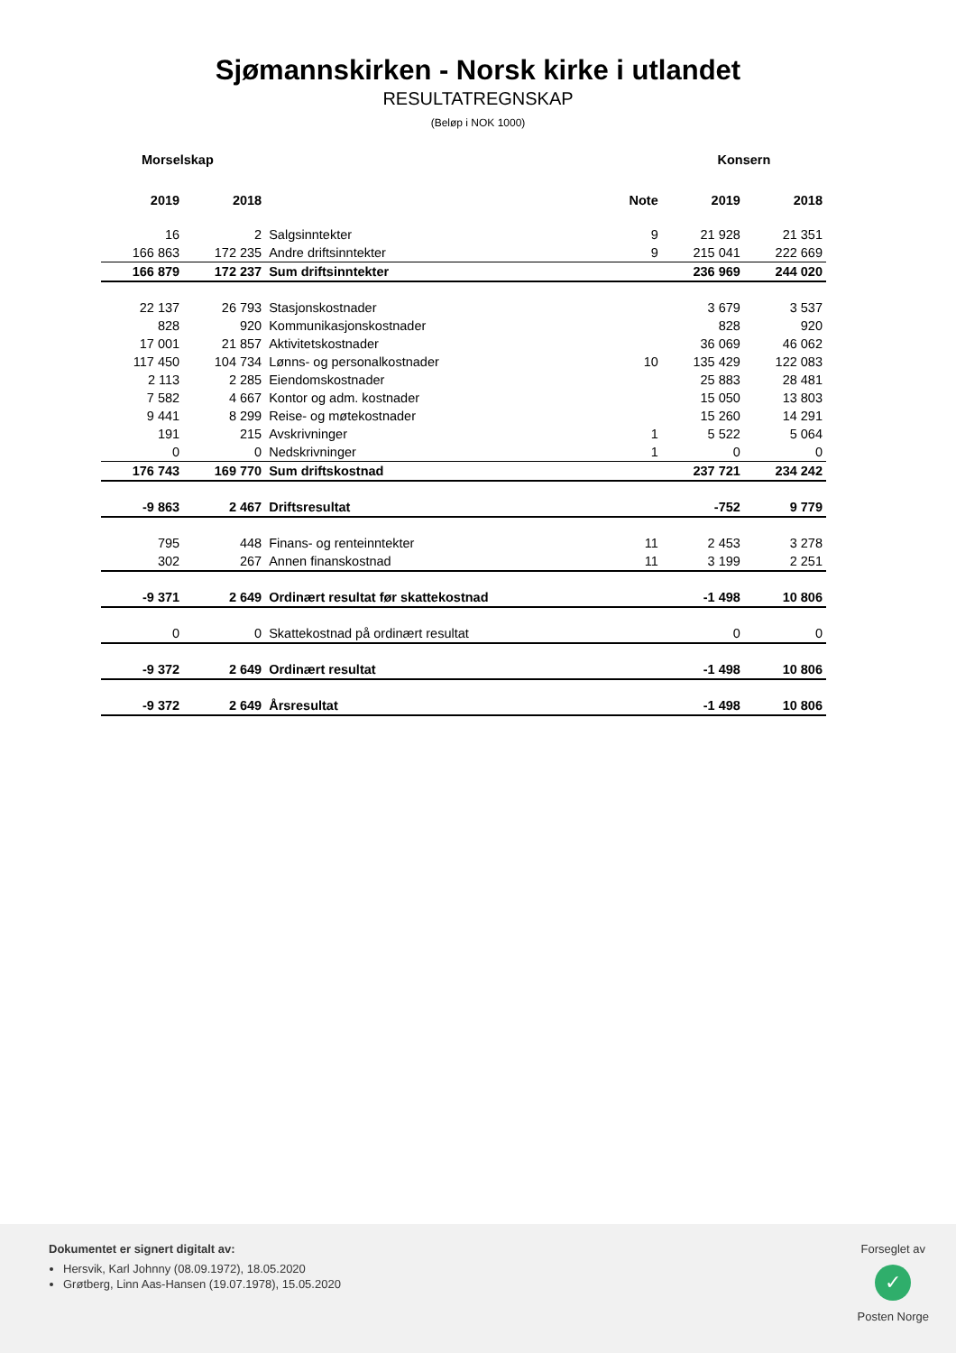Sjømannskirken - Norsk kirke i utlandet
RESULTATREGNSKAP
(Beløp i NOK 1000)
| Morselskap | | | | Konsern | |
| --- | --- | --- | --- | --- | --- |
| 2019 | 2018 | | Note | 2019 | 2018 |
| 16 | 2 | Salgsinntekter | 9 | 21 928 | 21 351 |
| 166 863 | 172 235 | Andre driftsinntekter | 9 | 215 041 | 222 669 |
| 166 879 | 172 237 | Sum driftsinntekter | | 236 969 | 244 020 |
| 22 137 | 26 793 | Stasjonskostnader | | 3 679 | 3 537 |
| 828 | 920 | Kommunikasjonskostnader | | 828 | 920 |
| 17 001 | 21 857 | Aktivitetskostnader | | 36 069 | 46 062 |
| 117 450 | 104 734 | Lønns- og personalkostnader | 10 | 135 429 | 122 083 |
| 2 113 | 2 285 | Eiendomskostnader | | 25 883 | 28 481 |
| 7 582 | 4 667 | Kontor og adm. kostnader | | 15 050 | 13 803 |
| 9 441 | 8 299 | Reise- og møtekostnader | | 15 260 | 14 291 |
| 191 | 215 | Avskrivninger | 1 | 5 522 | 5 064 |
| 0 | 0 | Nedskrivninger | 1 | 0 | 0 |
| 176 743 | 169 770 | Sum driftskostnad | | 237 721 | 234 242 |
| -9 863 | 2 467 | Driftsresultat | | -752 | 9 779 |
| 795 | 448 | Finans- og renteinntekter | 11 | 2 453 | 3 278 |
| 302 | 267 | Annen finanskostnad | 11 | 3 199 | 2 251 |
| -9 371 | 2 649 | Ordinært resultat før skattekostnad | | -1 498 | 10 806 |
| 0 | 0 | Skattekostnad på ordinært resultat | | 0 | 0 |
| -9 372 | 2 649 | Ordinært resultat | | -1 498 | 10 806 |
| -9 372 | 2 649 | Årsresultat | | -1 498 | 10 806 |
Dokumentet er signert digitalt av:
Hersvik, Karl Johnny (08.09.1972), 18.05.2020
Grøtberg, Linn Aas-Hansen (19.07.1978), 15.05.2020
Forseglet av
✓
Posten Norge